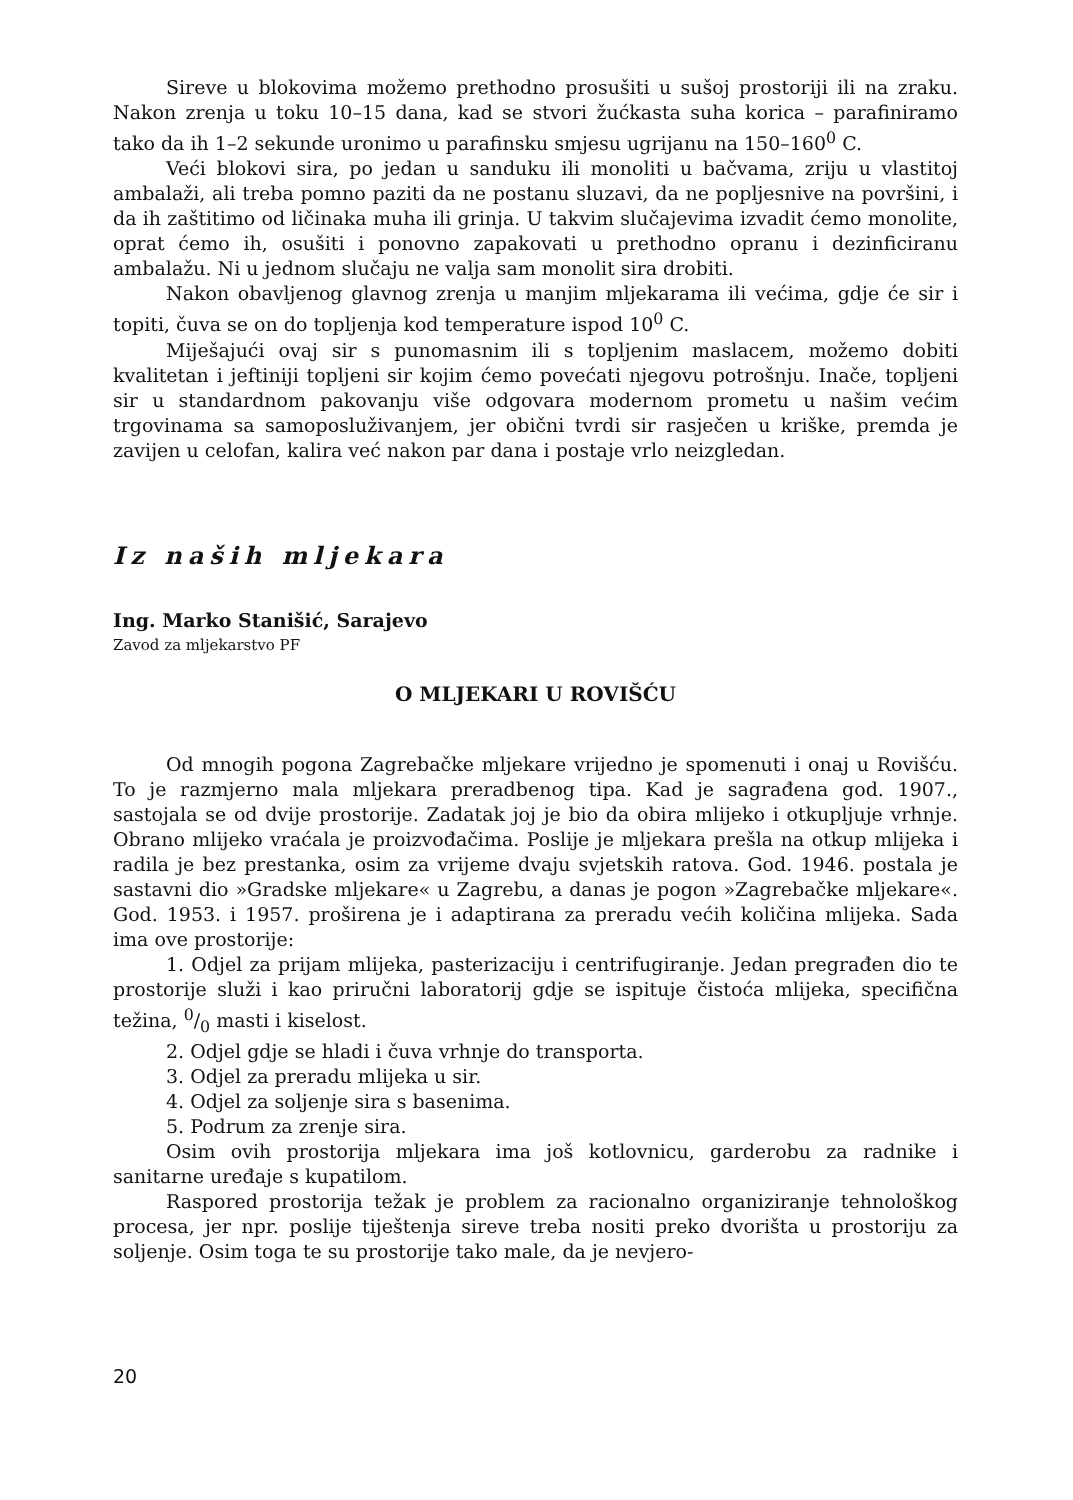Sireve u blokovima možemo prethodno prosušiti u sušoj prostoriji ili na zraku. Nakon zrenja u toku 10–15 dana, kad se stvori žućkasta suha korica – parafiniramo tako da ih 1–2 sekunde uronimo u parafinsku smjesu ugrijanu na 150–160<sup>0</sup> C.
Veći blokovi sira, po jedan u sanduku ili monoliti u bačvama, zriju u vlastitoj ambalaži, ali treba pomno paziti da ne postanu sluzavi, da ne popljesnive na površini, i da ih zaštitimo od ličinaka muha ili grinja. U takvim slučajevima izvadit ćemo monolite, oprat ćemo ih, osušiti i ponovno zapakovati u prethodno opranu i dezinficiranu ambalažu. Ni u jednom slučaju ne valja sam monolit sira drobiti.
Nakon obavljenog glavnog zrenja u manjim mljekarama ili većima, gdje će sir i topiti, čuva se on do topljenja kod temperature ispod 10<sup>0</sup> C.
Miješajući ovaj sir s punomasnim ili s topljenim maslacem, možemo dobiti kvalitetan i jeftiniji topljeni sir kojim ćemo povećati njegovu potrošnju. Inače, topljeni sir u standardnom pakovanju više odgovara modernom prometu u našim većim trgovinama sa samoposluživanjem, jer obični tvrdi sir rasječen u kriške, premda je zavijen u celofan, kalira već nakon par dana i postaje vrlo neizgledan.
Iz naših mljekara
Ing. Marko Stanišić, Sarajevo
Zavod za mljekarstvo PF
O MLJEKARI U ROVIŠĆU
Od mnogih pogona Zagrebačke mljekare vrijedno je spomenuti i onaj u Rovišću. To je razmjerno mala mljekara preradbenog tipa. Kad je sagrađena god. 1907., sastojala se od dvije prostorije. Zadatak joj je bio da obira mlijeko i otkupljuje vrhnje. Obrano mlijeko vraćala je proizvođačima. Poslije je mljekara prešla na otkup mlijeka i radila je bez prestanka, osim za vrijeme dvaju svjetskih ratova. God. 1946. postala je sastavni dio »Gradske mljekare« u Zagrebu, a danas je pogon »Zagrebačke mljekare«. God. 1953. i 1957. proširena je i adaptirana za preradu većih količina mlijeka. Sada ima ove prostorije:
1. Odjel za prijam mlijeka, pasterizaciju i centrifugiranje. Jedan pregrađen dio te prostorije služi i kao priručni laboratorij gdje se ispituje čistoća mlijeka, specifična težina, 0/0 masti i kiselost.
2. Odjel gdje se hladi i čuva vrhnje do transporta.
3. Odjel za preradu mlijeka u sir.
4. Odjel za soljenje sira s basenima.
5. Podrum za zrenje sira.
Osim ovih prostorija mljekara ima još kotlovnicu, garderobu za radnike i sanitarne uređaje s kupatilom.
Raspored prostorija težak je problem za racionalno organiziranje tehnološkog procesa, jer npr. poslije tiještenja sireve treba nositi preko dvorišta u prostoriju za soljenje. Osim toga te su prostorije tako male, da je nevjero-
20